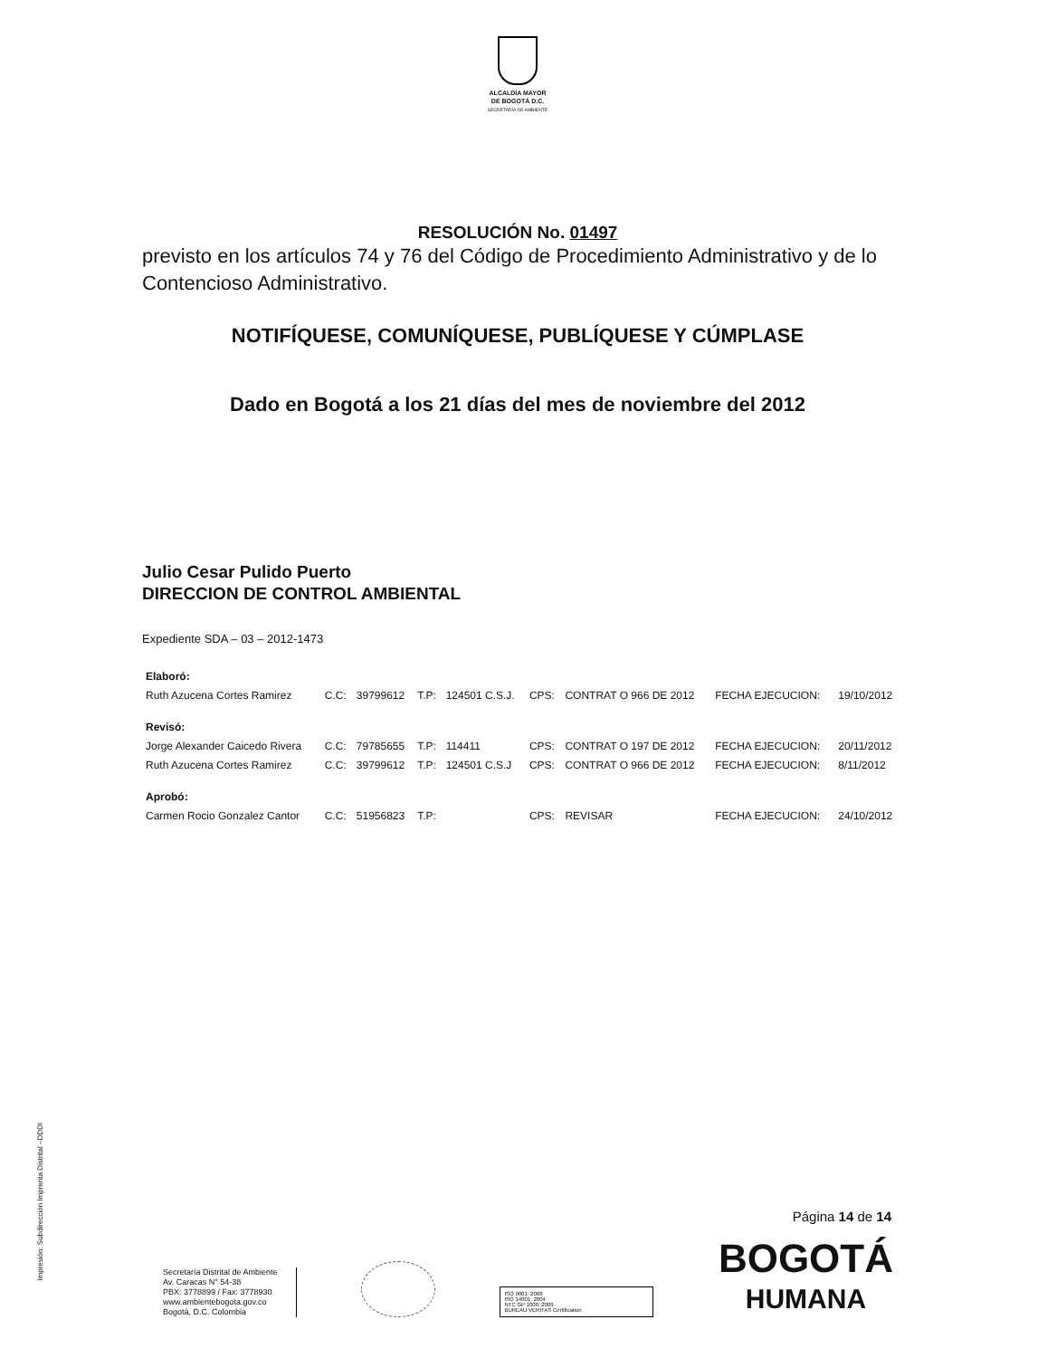ALCALDÍA MAYOR
DE BOGOTÁ D.C.
SECRETARÍA DE AMBIENTE
RESOLUCIÓN No. 01497
previsto en los artículos 74 y 76 del Código de Procedimiento Administrativo y de lo Contencioso Administrativo.
NOTIFÍQUESE, COMUNÍQUESE, PUBLÍQUESE Y CÚMPLASE
Dado en Bogotá a los 21 días del mes de noviembre del 2012
Julio Cesar Pulido Puerto
DIRECCION DE CONTROL AMBIENTAL
Expediente SDA – 03 – 2012-1473
| Elaboró: | | | | | | | | |
| Ruth Azucena Cortes Ramirez | C.C: | 39799612 | T.P: | 124501 C.S.J. | CPS: | CONTRAT O 966 DE 2012 | FECHA EJECUCION: | 19/10/2012 |
| Revisó: | | | | | | | | |
| Jorge Alexander Caicedo Rivera | C.C: | 79785655 | T.P: | 114411 | CPS: | CONTRAT O 197 DE 2012 | FECHA EJECUCION: | 20/11/2012 |
| Ruth Azucena Cortes Ramirez | C.C: | 39799612 | T.P: | 124501 C.S.J | CPS: | CONTRAT O 966 DE 2012 | FECHA EJECUCION: | 8/11/2012 |
| Aprobó: | | | | | | | | |
| Carmen Rocio Gonzalez Cantor | C.C: | 51956823 | T.P: | | CPS: | REVISAR | FECHA EJECUCION: | 24/10/2012 |
Impresión: Subdirección Imprenta Distrital –DDDI
Página 14 de 14
Secretaría Distrital de Ambiente
Av. Caracas N° 54-38
PBX: 3778899 / Fax: 3778930
www.ambientebogota.gov.co
Bogotá, D.C. Colombia
ISO 9001: 2008
ISO 14001: 2004
NTC GP 1000: 2009
BUREAU VERITAS Certification
BOGOTÁ
HUMANA